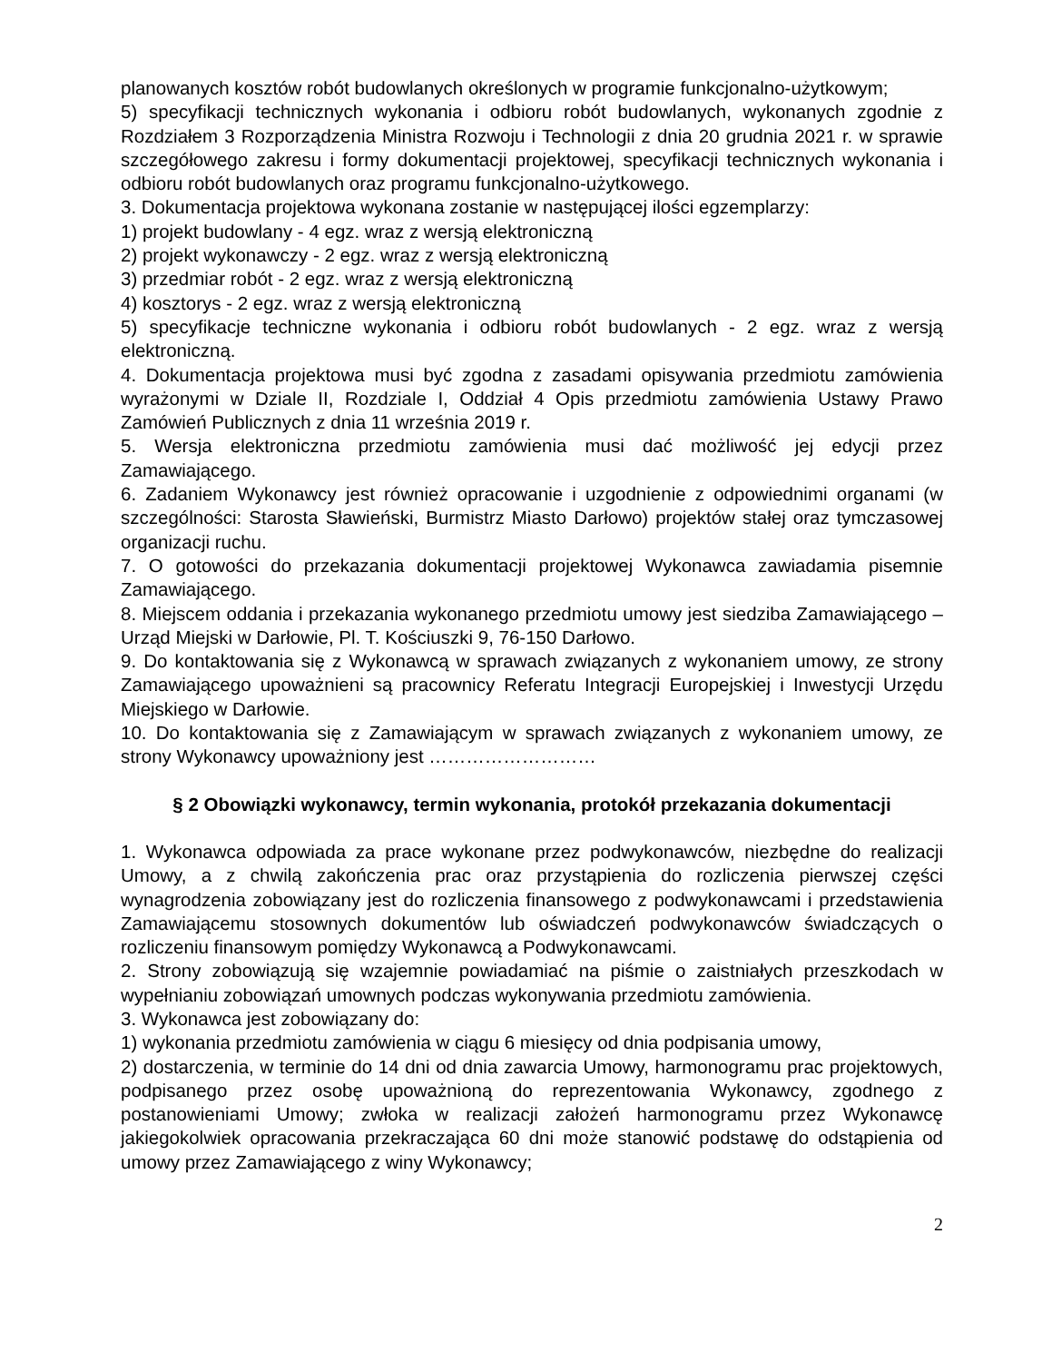planowanych kosztów robót budowlanych określonych w programie funkcjonalno-użytkowym;
5) specyfikacji technicznych wykonania i odbioru robót budowlanych, wykonanych zgodnie z Rozdziałem 3 Rozporządzenia Ministra Rozwoju i Technologii z dnia 20 grudnia 2021 r. w sprawie szczegółowego zakresu i formy dokumentacji projektowej, specyfikacji technicznych wykonania i odbioru robót budowlanych oraz programu funkcjonalno-użytkowego.
3. Dokumentacja projektowa wykonana zostanie w następującej ilości egzemplarzy:
1) projekt budowlany - 4 egz. wraz z wersją elektroniczną
2) projekt wykonawczy - 2 egz. wraz z wersją elektroniczną
3) przedmiar robót - 2 egz. wraz z wersją elektroniczną
4) kosztorys - 2 egz. wraz z wersją elektroniczną
5) specyfikacje techniczne wykonania i odbioru robót budowlanych - 2 egz. wraz z wersją elektroniczną.
4. Dokumentacja projektowa musi być zgodna z zasadami opisywania przedmiotu zamówienia wyrażonymi w Dziale II, Rozdziale I, Oddział 4 Opis przedmiotu zamówienia Ustawy Prawo Zamówień Publicznych z dnia 11 września 2019 r.
5. Wersja elektroniczna przedmiotu zamówienia musi dać możliwość jej edycji przez Zamawiającego.
6. Zadaniem Wykonawcy jest również opracowanie i uzgodnienie z odpowiednimi organami (w szczególności: Starosta Sławieński, Burmistrz Miasto Darłowo) projektów stałej oraz tymczasowej organizacji ruchu.
7. O gotowości do przekazania dokumentacji projektowej Wykonawca zawiadamia pisemnie Zamawiającego.
8. Miejscem oddania i przekazania wykonanego przedmiotu umowy jest siedziba Zamawiającego – Urząd Miejski w Darłowie, Pl. T. Kościuszki 9, 76-150 Darłowo.
9. Do kontaktowania się z Wykonawcą w sprawach związanych z wykonaniem umowy, ze strony Zamawiającego upoważnieni są pracownicy Referatu Integracji Europejskiej i Inwestycji Urzędu Miejskiego w Darłowie.
10. Do kontaktowania się z Zamawiającym w sprawach związanych z wykonaniem umowy, ze strony Wykonawcy upoważniony jest ………………………
§ 2 Obowiązki wykonawcy, termin wykonania, protokół przekazania dokumentacji
1. Wykonawca odpowiada za prace wykonane przez podwykonawców, niezbędne do realizacji Umowy, a z chwilą zakończenia prac oraz przystąpienia do rozliczenia pierwszej części wynagrodzenia zobowiązany jest do rozliczenia finansowego z podwykonawcami i przedstawienia Zamawiającemu stosownych dokumentów lub oświadczeń podwykonawców świadczących o rozliczeniu finansowym pomiędzy Wykonawcą a Podwykonawcami.
2. Strony zobowiązują się wzajemnie powiadamiać na piśmie o zaistniałych przeszkodach w wypełnianiu zobowiązań umownych podczas wykonywania przedmiotu zamówienia.
3. Wykonawca jest zobowiązany do:
1) wykonania przedmiotu zamówienia w ciągu 6 miesięcy od dnia podpisania umowy,
2) dostarczenia, w terminie do 14 dni od dnia zawarcia Umowy, harmonogramu prac projektowych, podpisanego przez osobę upoważnioną do reprezentowania Wykonawcy, zgodnego z postanowieniami Umowy; zwłoka w realizacji założeń harmonogramu przez Wykonawcę jakiegokolwiek opracowania przekraczająca 60 dni może stanowić podstawę do odstąpienia od umowy przez Zamawiającego z winy Wykonawcy;
2